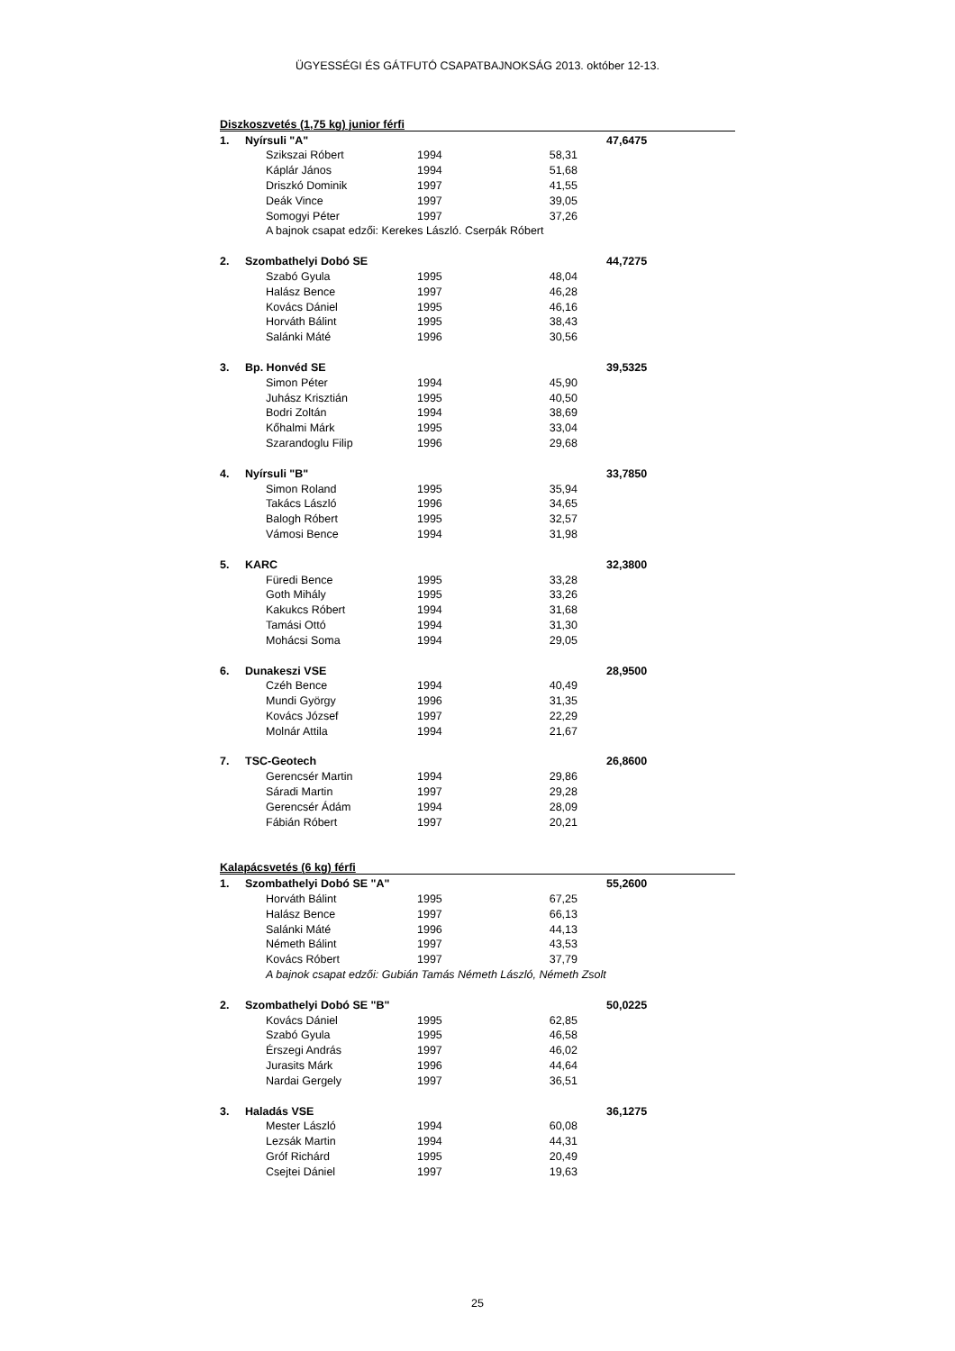ÜGYESSÉGI ÉS GÁTFUTÓ CSAPATBAJNOKSÁG 2013. október 12-13.
| Diszkoszvetés (1,75 kg) junior férfi | | | | | |
| 1. | Nyírsuli "A" | | | | 47,6475 |
| | | Szikszai Róbert | 1994 | 58,31 | |
| | | Káplár János | 1994 | 51,68 | |
| | | Driszkó Dominik | 1997 | 41,55 | |
| | | Deák Vince | 1997 | 39,05 | |
| | | Somogyi Péter | 1997 | 37,26 | |
| | | A bajnok csapat edzői: Kerekes László. Cserpák Róbert | | | |
| 2. | Szombathelyi Dobó SE | | | | 44,7275 |
| | | Szabó Gyula | 1995 | 48,04 | |
| | | Halász Bence | 1997 | 46,28 | |
| | | Kovács Dániel | 1995 | 46,16 | |
| | | Horváth Bálint | 1995 | 38,43 | |
| | | Salánki Máté | 1996 | 30,56 | |
| 3. | Bp. Honvéd SE | | | | 39,5325 |
| | | Simon Péter | 1994 | 45,90 | |
| | | Juhász Krisztián | 1995 | 40,50 | |
| | | Bodri Zoltán | 1994 | 38,69 | |
| | | Kőhalmi Márk | 1995 | 33,04 | |
| | | Szarandoglu Filip | 1996 | 29,68 | |
| 4. | Nyírsuli "B" | | | | 33,7850 |
| | | Simon Roland | 1995 | 35,94 | |
| | | Takács László | 1996 | 34,65 | |
| | | Balogh Róbert | 1995 | 32,57 | |
| | | Vámosi Bence | 1994 | 31,98 | |
| 5. | KARC | | | | 32,3800 |
| | | Füredi Bence | 1995 | 33,28 | |
| | | Goth Mihály | 1995 | 33,26 | |
| | | Kakukcs Róbert | 1994 | 31,68 | |
| | | Tamási Ottó | 1994 | 31,30 | |
| | | Mohácsi Soma | 1994 | 29,05 | |
| 6. | Dunakeszi VSE | | | | 28,9500 |
| | | Czéh Bence | 1994 | 40,49 | |
| | | Mundi György | 1996 | 31,35 | |
| | | Kovács József | 1997 | 22,29 | |
| | | Molnár Attila | 1994 | 21,67 | |
| 7. | TSC-Geotech | | | | 26,8600 |
| | | Gerencsér Martin | 1994 | 29,86 | |
| | | Sáradi Martin | 1997 | 29,28 | |
| | | Gerencsér Ádám | 1994 | 28,09 | |
| | | Fábián Róbert | 1997 | 20,21 | |
| Kalapácsvetés (6 kg) férfi | | | | | |
| 1. | Szombathelyi Dobó SE "A" | | | | 55,2600 |
| | | Horváth Bálint | 1995 | 67,25 | |
| | | Halász Bence | 1997 | 66,13 | |
| | | Salánki Máté | 1996 | 44,13 | |
| | | Németh Bálint | 1997 | 43,53 | |
| | | Kovács Róbert | 1997 | 37,79 | |
| | | A bajnok csapat edzői: Gubián Tamás Németh László, Németh Zsolt | | | |
| 2. | Szombathelyi Dobó SE "B" | | | | 50,0225 |
| | | Kovács Dániel | 1995 | 62,85 | |
| | | Szabó Gyula | 1995 | 46,58 | |
| | | Érszegi András | 1997 | 46,02 | |
| | | Jurasits Márk | 1996 | 44,64 | |
| | | Nardai Gergely | 1997 | 36,51 | |
| 3. | Haladás VSE | | | | 36,1275 |
| | | Mester László | 1994 | 60,08 | |
| | | Lezsák Martin | 1994 | 44,31 | |
| | | Gróf Richárd | 1995 | 20,49 | |
| | | Csejtei Dániel | 1997 | 19,63 | |
25